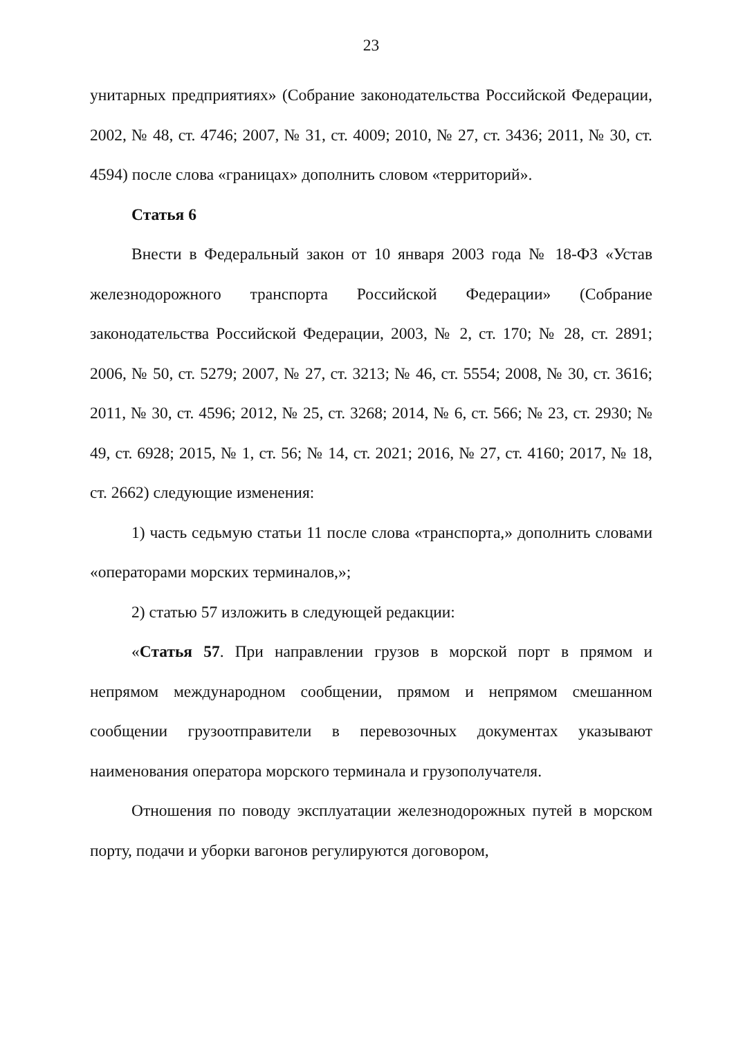23
унитарных предприятиях» (Собрание законодательства Российской Федерации, 2002, № 48, ст. 4746; 2007, № 31, ст. 4009; 2010, № 27, ст. 3436; 2011, № 30, ст. 4594) после слова «границах» дополнить словом «территорий».
Статья 6
Внести в Федеральный закон от 10 января 2003 года № 18-ФЗ «Устав железнодорожного транспорта Российской Федерации» (Собрание законодательства Российской Федерации, 2003, № 2, ст. 170; № 28, ст. 2891; 2006, № 50, ст. 5279; 2007, № 27, ст. 3213; № 46, ст. 5554; 2008, № 30, ст. 3616; 2011, № 30, ст. 4596; 2012, № 25, ст. 3268; 2014, № 6, ст. 566; № 23, ст. 2930; № 49, ст. 6928; 2015, № 1, ст. 56; № 14, ст. 2021; 2016, № 27, ст. 4160; 2017, № 18, ст. 2662) следующие изменения:
1) часть седьмую статьи 11 после слова «транспорта,» дополнить словами «операторами морских терминалов,»;
2) статью 57 изложить в следующей редакции:
«Статья 57. При направлении грузов в морской порт в прямом и непрямом международном сообщении, прямом и непрямом смешанном сообщении грузоотправители в перевозочных документах указывают наименования оператора морского терминала и грузополучателя.
Отношения по поводу эксплуатации железнодорожных путей в морском порту, подачи и уборки вагонов регулируются договором,